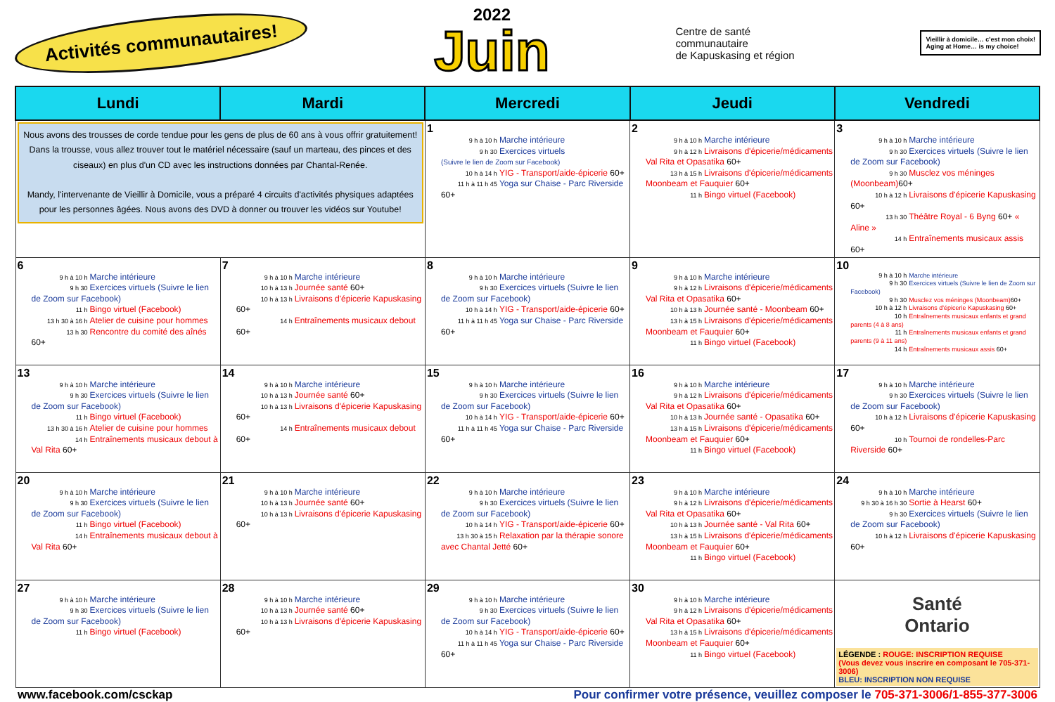Activités communautaires!
2022
Juin
Centre de santé
communautaire
de Kapuskasing et région
Vieillir à domicile… c'est mon choix!
Aging at Home… is my choice!
| Lundi | Mardi | Mercredi | Jeudi | Vendredi |
| --- | --- | --- | --- | --- |
| Nous avons des trousses de corde tendue pour les gens de plus de 60 ans à vous offrir gratuitement! Dans la trousse, vous allez trouver tout le matériel nécessaire (sauf un marteau, des pinces et des ciseaux) en plus d'un CD avec les instructions données par Chantal-Renée. Mandy, l'intervenante de Vieillir à Domicile, vous a préparé 4 circuits d'activités physiques adaptées pour les personnes âgées. Nous avons des DVD à donner ou trouver les vidéos sur Youtube! | | 1 9 h à 10 h Marche intérieure 9 h 30 Exercices virtuels (Suivre le lien de Zoom sur Facebook) 10 h à 14 h YIG - Transport/aide-épicerie 60+ 11 h à 11 h 45 Yoga sur Chaise - Parc Riverside 60+ | 2 9 h à 10 h Marche intérieure 9 h à 12 h Livraisons d'épicerie/médicaments Val Rita et Opasatika 60+ 13 h à 15 h Livraisons d'épicerie/médicaments Moonbeam et Fauquier 60+ 11 h Bingo virtuel (Facebook) | 3 9 h à 10 h Marche intérieure 9 h 30 Exercices virtuels (Suivre le lien de Zoom sur Facebook) 9 h 30 Musclez vos méninges (Moonbeam) 60+ 10 h à 12 h Livraisons d'épicerie Kapuskasing 60+ 13 h 30 Théâtre Royal - 6 Byng 60+ « Aline » 14 h Entraînements musicaux assis 60+ |
| 6 9 h à 10 h Marche intérieure 9 h 30 Exercices virtuels (Suivre le lien de Zoom sur Facebook) 11 h Bingo virtuel (Facebook) 13 h 30 à 16 h Atelier de cuisine pour hommes 13 h 30 Rencontre du comité des aînés 60+ | 7 9 h à 10 h Marche intérieure 10 h à 13 h Journée santé 60+ 10 h à 13 h Livraisons d'épicerie Kapuskasing 60+ 14 h Entraînements musicaux debout 60+ | 8 9 h à 10 h Marche intérieure 9 h 30 Exercices virtuels (Suivre le lien de Zoom sur Facebook) 10 h à 14 h YIG - Transport/aide-épicerie 60+ 11 h à 11 h 45 Yoga sur Chaise - Parc Riverside 60+ | 9 9 h à 10 h Marche intérieure 9 h à 12 h Livraisons d'épicerie/médicaments Val Rita et Opasatika 60+ 10 h à 13 h Journée santé - Moonbeam 60+ 13 h à 15 h Livraisons d'épicerie/médicaments Moonbeam et Fauquier 60+ 11 h Bingo virtuel (Facebook) | 10 9 h à 10 h Marche intérieure 9 h 30 Exercices virtuels (Suivre le lien de Zoom sur Facebook) 9 h 30 Musclez vos méninges (Moonbeam) 60+ 10 h à 12 h Livraisons d'épicerie Kapuskasing 60+ 10 h Entraînements musicaux enfants et grand parents (4 à 8 ans) 11 h Entraînements musicaux enfants et grand parents (9 à 11 ans) 14 h Entraînements musicaux assis 60+ |
| 13 9 h à 10 h Marche intérieure 9 h 30 Exercices virtuels (Suivre le lien de Zoom sur Facebook) 11 h Bingo virtuel (Facebook) 13 h 30 à 16 h Atelier de cuisine pour hommes 14 h Entraînements musicaux debout à Val Rita 60+ | 14 9 h à 10 h Marche intérieure 10 h à 13 h Journée santé 60+ 10 h à 13 h Livraisons d'épicerie Kapuskasing 60+ 14 h Entraînements musicaux debout 60+ | 15 9 h à 10 h Marche intérieure 9 h 30 Exercices virtuels (Suivre le lien de Zoom sur Facebook) 10 h à 14 h YIG - Transport/aide-épicerie 60+ 11 h à 11 h 45 Yoga sur Chaise - Parc Riverside 60+ | 16 9 h à 10 h Marche intérieure 9 h à 12 h Livraisons d'épicerie/médicaments Val Rita et Opasatika 60+ 10 h à 13 h Journée santé - Opasatika 60+ 13 h à 15 h Livraisons d'épicerie/médicaments Moonbeam et Fauquier 60+ 11 h Bingo virtuel (Facebook) | 17 9 h à 10 h Marche intérieure 9 h 30 Exercices virtuels (Suivre le lien de Zoom sur Facebook) 10 h à 12 h Livraisons d'épicerie Kapuskasing 60+ 10 h Tournoi de rondelles-Parc Riverside 60+ |
| 20 9 h à 10 h Marche intérieure 9 h 30 Exercices virtuels (Suivre le lien de Zoom sur Facebook) 11 h Bingo virtuel (Facebook) 14 h Entraînements musicaux debout à Val Rita 60+ | 21 9 h à 10 h Marche intérieure 10 h à 13 h Journée santé 60+ 10 h à 13 h Livraisons d'épicerie Kapuskasing 60+ | 22 9 h à 10 h Marche intérieure 9 h 30 Exercices virtuels (Suivre le lien de Zoom sur Facebook) 10 h à 14 h YIG - Transport/aide-épicerie 60+ 13 h 30 à 15 h Relaxation par la thérapie sonore avec Chantal Jetté 60+ | 23 9 h à 10 h Marche intérieure 9 h à 12 h Livraisons d'épicerie/médicaments Val Rita et Opasatika 60+ 10 h à 13 h Journée santé - Val Rita 60+ 13 h à 15 h Livraisons d'épicerie/médicaments Moonbeam et Fauquier 60+ 11 h Bingo virtuel (Facebook) | 24 9 h à 10 h Marche intérieure 9 h 30 à 16 h 30 Sortie à Hearst 60+ 9 h 30 Exercices virtuels (Suivre le lien de Zoom sur Facebook) 10 h à 12 h Livraisons d'épicerie Kapuskasing 60+ |
| 27 9 h à 10 h Marche intérieure 9 h 30 Exercices virtuels (Suivre le lien de Zoom sur Facebook) 11 h Bingo virtuel (Facebook) | 28 9 h à 10 h Marche intérieure 10 h à 13 h Journée santé 60+ 10 h à 13 h Livraisons d'épicerie Kapuskasing 60+ | 29 9 h à 10 h Marche intérieure 9 h 30 Exercices virtuels (Suivre le lien de Zoom sur Facebook) 10 h à 14 h YIG - Transport/aide-épicerie 60+ 11 h à 11 h 45 Yoga sur Chaise - Parc Riverside 60+ | 30 9 h à 10 h Marche intérieure 9 h à 12 h Livraisons d'épicerie/médicaments Val Rita et Opasatika 60+ 13 h à 15 h Livraisons d'épicerie/médicaments Moonbeam et Fauquier 60+ 11 h Bingo virtuel (Facebook) | Santé Ontario LÉGENDE : ROUGE: INSCRIPTION REQUISE (Vous devez vous inscrire en composant le 705-371-3006) BLEU: INSCRIPTION NON REQUISE |
www.facebook.com/csckap Pour confirmer votre présence, veuillez composer le 705-371-3006/1-855-377-3006